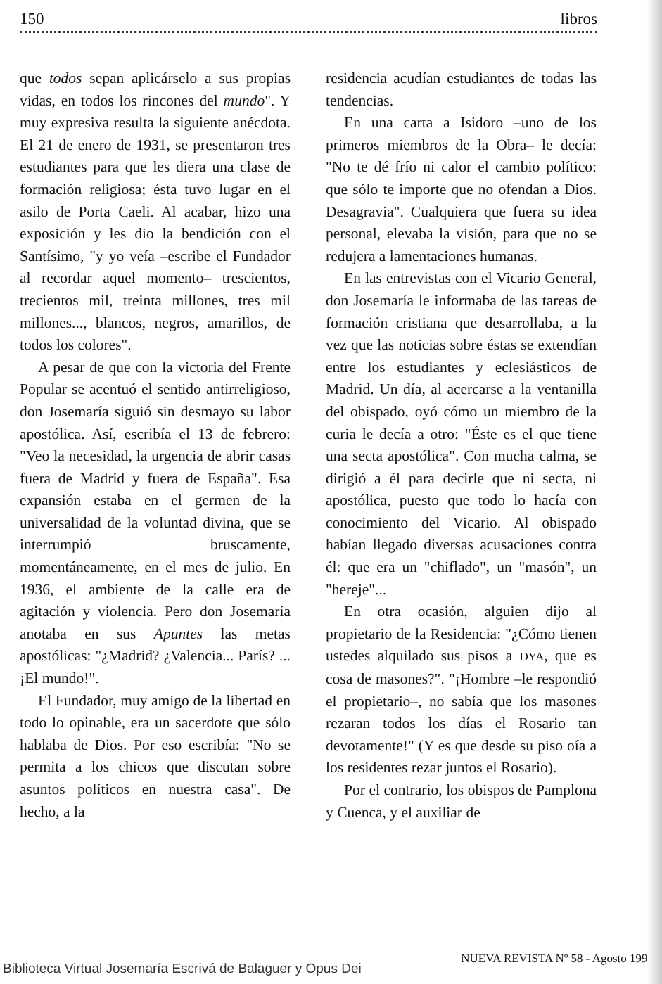150 libros
que todos sepan aplicárselo a sus propias vidas, en todos los rincones del mundo". Y muy expresiva resulta la siguiente anécdota. El 21 de enero de 1931, se presentaron tres estudiantes para que les diera una clase de formación religiosa; ésta tuvo lugar en el asilo de Porta Caeli. Al acabar, hizo una exposición y les dio la bendición con el Santísimo, "y yo veía –escribe el Fundador al recordar aquel momento– trescientos, trecientos mil, treinta millones, tres mil millones..., blancos, negros, amarillos, de todos los colores".
A pesar de que con la victoria del Frente Popular se acentuó el sentido antirreligioso, don Josemaría siguió sin desmayo su labor apostólica. Así, escribía el 13 de febrero: "Veo la necesidad, la urgencia de abrir casas fuera de Madrid y fuera de España". Esa expansión estaba en el germen de la universalidad de la voluntad divina, que se interrumpió bruscamente, momentáneamente, en el mes de julio. En 1936, el ambiente de la calle era de agitación y violencia. Pero don Josemaría anotaba en sus Apuntes las metas apostólicas: "¿Madrid? ¿Valencia... París? ...¡El mundo!".
El Fundador, muy amigo de la libertad en todo lo opinable, era un sacerdote que sólo hablaba de Dios. Por eso escribía: "No se permita a los chicos que discutan sobre asuntos políticos en nuestra casa". De hecho, a la
residencia acudían estudiantes de todas las tendencias.
En una carta a Isidoro –uno de los primeros miembros de la Obra– le decía: "No te dé frío ni calor el cambio político: que sólo te importe que no ofendan a Dios. Desagravia". Cualquiera que fuera su idea personal, elevaba la visión, para que no se redujera a lamentaciones humanas.
En las entrevistas con el Vicario General, don Josemaría le informaba de las tareas de formación cristiana que desarrollaba, a la vez que las noticias sobre éstas se extendían entre los estudiantes y eclesiásticos de Madrid. Un día, al acercarse a la ventanilla del obispado, oyó cómo un miembro de la curia le decía a otro: "Éste es el que tiene una secta apostólica". Con mucha calma, se dirigió a él para decirle que ni secta, ni apostólica, puesto que todo lo hacía con conocimiento del Vicario. Al obispado habían llegado diversas acusaciones contra él: que era un "chiflado", un "masón", un "hereje"...
En otra ocasión, alguien dijo al propietario de la Residencia: "¿Cómo tienen ustedes alquilado sus pisos a DYA, que es cosa de masones?". "¡Hombre –le respondió el propietario–, no sabía que los masones rezaran todos los días el Rosario tan devotamente!" (Y es que desde su piso oía a los residentes rezar juntos el Rosario).
Por el contrario, los obispos de Pamplona y Cuenca, y el auxiliar de
NUEVA REVISTA Nº 58 - Agosto 1998
Biblioteca Virtual Josemaría Escrivá de Balaguer y Opus Dei